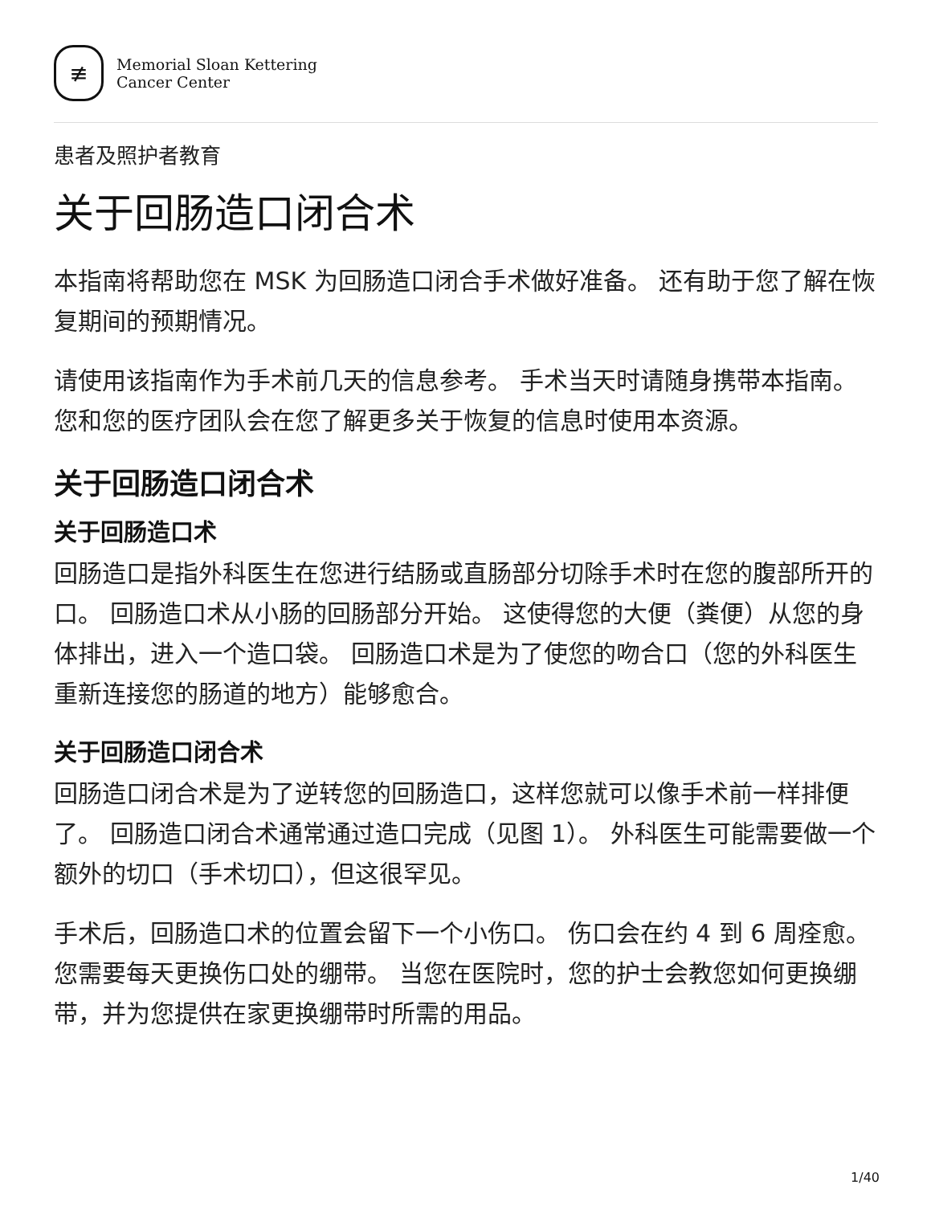≢
Memorial Sloan Kettering
Cancer Center
患者及照护者教育
关于回肠造口闭合术
本指南将帮助您在 MSK 为回肠造口闭合手术做好准备。 还有助于您了解在恢复期间的预期情况。
请使用该指南作为手术前几天的信息参考。 手术当天时请随身携带本指南。 您和您的医疗团队会在您了解更多关于恢复的信息时使用本资源。
关于回肠造口闭合术
关于回肠造口术
回肠造口是指外科医生在您进行结肠或直肠部分切除手术时在您的腹部所开的口。 回肠造口术从小肠的回肠部分开始。 这使得您的大便（粪便）从您的身体排出，进入一个造口袋。 回肠造口术是为了使您的吻合口（您的外科医生重新连接您的肠道的地方）能够愈合。
关于回肠造口闭合术
回肠造口闭合术是为了逆转您的回肠造口，这样您就可以像手术前一样排便了。 回肠造口闭合术通常通过造口完成（见图 1）。 外科医生可能需要做一个额外的切口（手术切口），但这很罕见。
手术后，回肠造口术的位置会留下一个小伤口。 伤口会在约 4 到 6 周痊愈。 您需要每天更换伤口处的绷带。 当您在医院时，您的护士会教您如何更换绷带，并为您提供在家更换绷带时所需的用品。
1/40